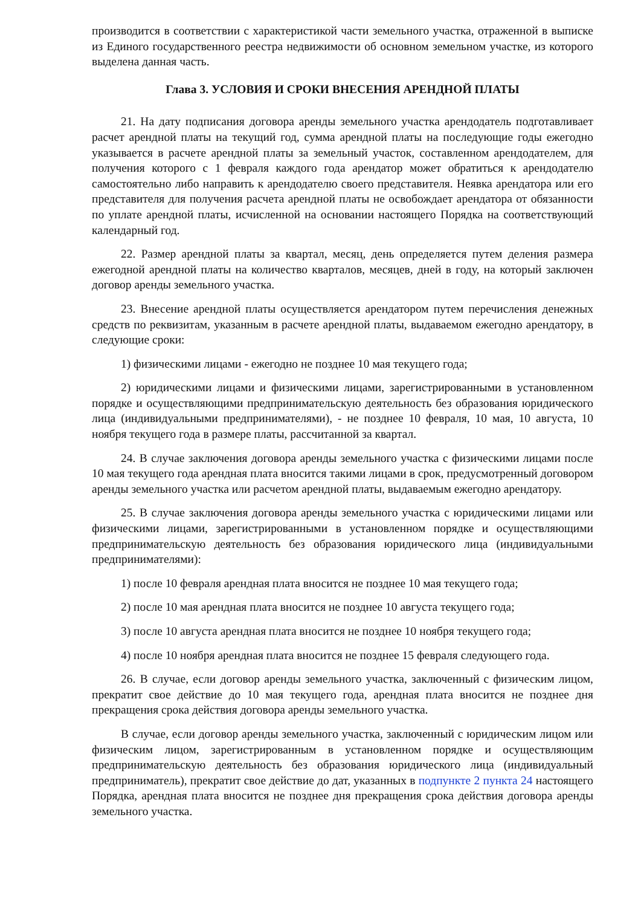производится в соответствии с характеристикой части земельного участка, отраженной в выписке из Единого государственного реестра недвижимости об основном земельном участке, из которого выделена данная часть.
Глава 3. УСЛОВИЯ И СРОКИ ВНЕСЕНИЯ АРЕНДНОЙ ПЛАТЫ
21. На дату подписания договора аренды земельного участка арендодатель подготавливает расчет арендной платы на текущий год, сумма арендной платы на последующие годы ежегодно указывается в расчете арендной платы за земельный участок, составленном арендодателем, для получения которого с 1 февраля каждого года арендатор может обратиться к арендодателю самостоятельно либо направить к арендодателю своего представителя. Неявка арендатора или его представителя для получения расчета арендной платы не освобождает арендатора от обязанности по уплате арендной платы, исчисленной на основании настоящего Порядка на соответствующий календарный год.
22. Размер арендной платы за квартал, месяц, день определяется путем деления размера ежегодной арендной платы на количество кварталов, месяцев, дней в году, на который заключен договор аренды земельного участка.
23. Внесение арендной платы осуществляется арендатором путем перечисления денежных средств по реквизитам, указанным в расчете арендной платы, выдаваемом ежегодно арендатору, в следующие сроки:
1) физическими лицами - ежегодно не позднее 10 мая текущего года;
2) юридическими лицами и физическими лицами, зарегистрированными в установленном порядке и осуществляющими предпринимательскую деятельность без образования юридического лица (индивидуальными предпринимателями), - не позднее 10 февраля, 10 мая, 10 августа, 10 ноября текущего года в размере платы, рассчитанной за квартал.
24. В случае заключения договора аренды земельного участка с физическими лицами после 10 мая текущего года арендная плата вносится такими лицами в срок, предусмотренный договором аренды земельного участка или расчетом арендной платы, выдаваемым ежегодно арендатору.
25. В случае заключения договора аренды земельного участка с юридическими лицами или физическими лицами, зарегистрированными в установленном порядке и осуществляющими предпринимательскую деятельность без образования юридического лица (индивидуальными предпринимателями):
1) после 10 февраля арендная плата вносится не позднее 10 мая текущего года;
2) после 10 мая арендная плата вносится не позднее 10 августа текущего года;
3) после 10 августа арендная плата вносится не позднее 10 ноября текущего года;
4) после 10 ноября арендная плата вносится не позднее 15 февраля следующего года.
26. В случае, если договор аренды земельного участка, заключенный с физическим лицом, прекратит свое действие до 10 мая текущего года, арендная плата вносится не позднее дня прекращения срока действия договора аренды земельного участка.
В случае, если договор аренды земельного участка, заключенный с юридическим лицом или физическим лицом, зарегистрированным в установленном порядке и осуществляющим предпринимательскую деятельность без образования юридического лица (индивидуальный предприниматель), прекратит свое действие до дат, указанных в подпункте 2 пункта 24 настоящего Порядка, арендная плата вносится не позднее дня прекращения срока действия договора аренды земельного участка.